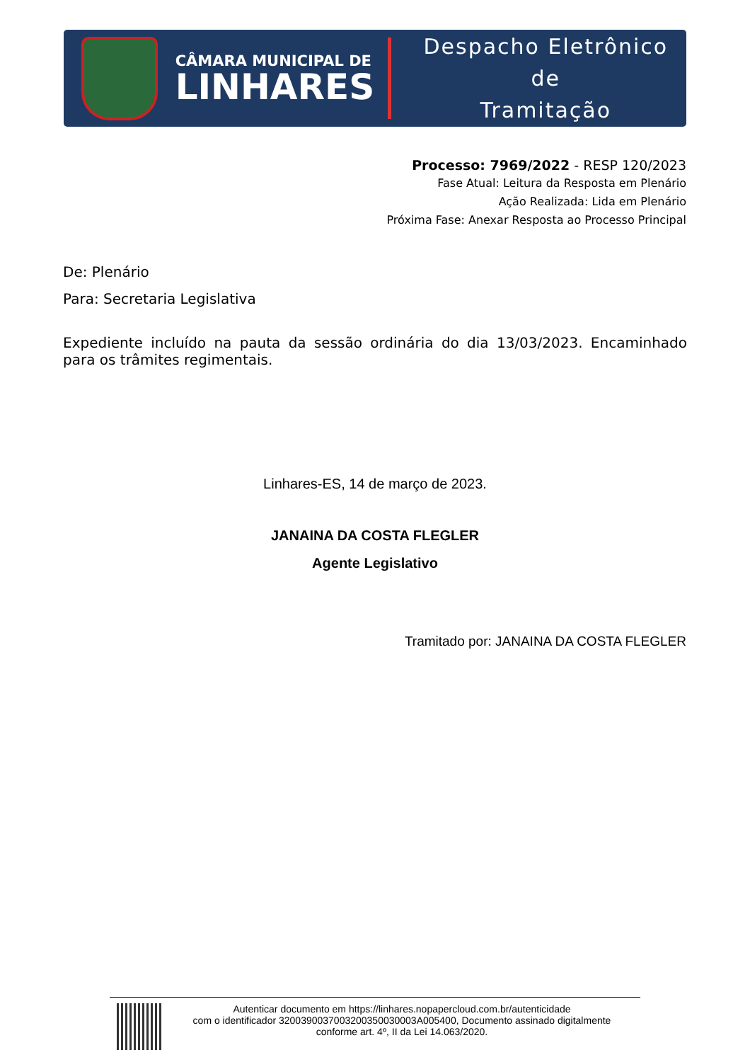CÂMARA MUNICIPAL DE
LINHARES
Despacho Eletrônico de
Tramitação
Processo: 7969/2022 - RESP 120/2023
Fase Atual: Leitura da Resposta em Plenário
Ação Realizada: Lida em Plenário
Próxima Fase: Anexar Resposta ao Processo Principal
De: Plenário
Para: Secretaria Legislativa
Expediente incluído na pauta da sessão ordinária do dia 13/03/2023. Encaminhado para os trâmites regimentais.
Linhares-ES, 14 de março de 2023.
JANAINA DA COSTA FLEGLER
Agente Legislativo
Tramitado por: JANAINA DA COSTA FLEGLER
Autenticar documento em https://linhares.nopapercloud.com.br/autenticidade
com o identificador 3200390037003200350030003A005400, Documento assinado digitalmente
conforme art. 4º, II da Lei 14.063/2020.